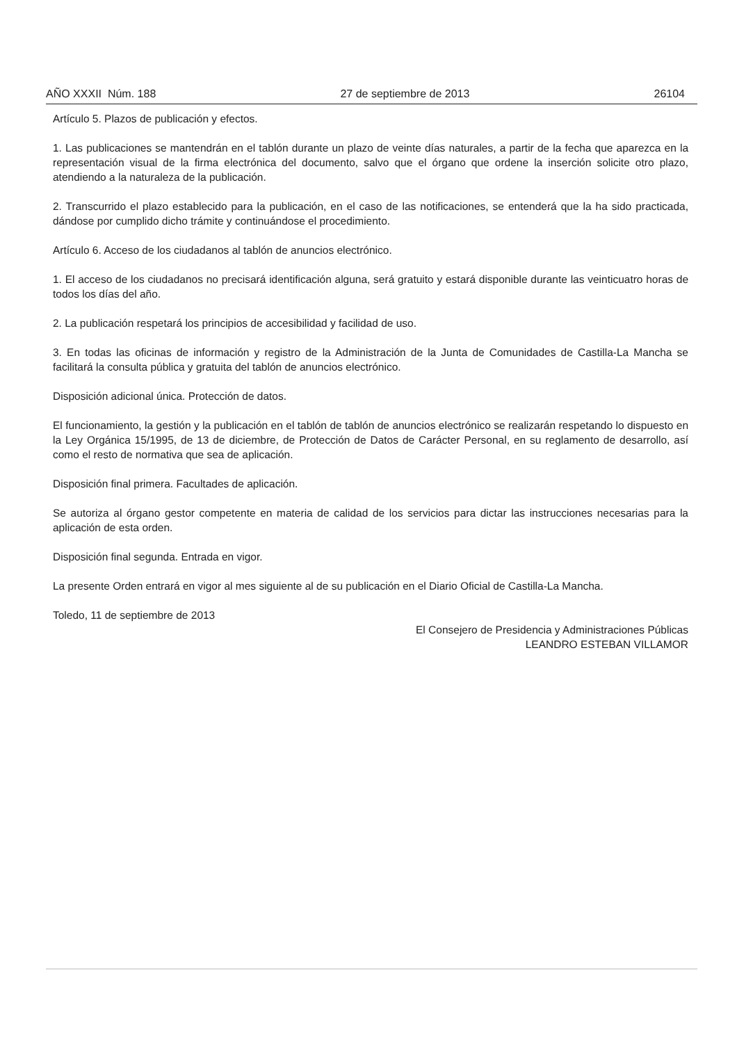AÑO XXXII Núm. 188 27 de septiembre de 2013 26104
Artículo 5. Plazos de publicación y efectos.
1. Las publicaciones se mantendrán en el tablón durante un plazo de veinte días naturales, a partir de la fecha que aparezca en la representación visual de la firma electrónica del documento, salvo que el órgano que ordene la inserción solicite otro plazo, atendiendo a la naturaleza de la publicación.
2. Transcurrido el plazo establecido para la publicación, en el caso de las notificaciones, se entenderá que la ha sido practicada, dándose por cumplido dicho trámite y continuándose el procedimiento.
Artículo 6. Acceso de los ciudadanos al tablón de anuncios electrónico.
1. El acceso de los ciudadanos no precisará identificación alguna, será gratuito y estará disponible durante las veinticuatro horas de todos los días del año.
2. La publicación respetará los principios de accesibilidad y facilidad de uso.
3. En todas las oficinas de información y registro de la Administración de la Junta de Comunidades de Castilla-La Mancha se facilitará la consulta pública y gratuita del tablón de anuncios electrónico.
Disposición adicional única. Protección de datos.
El funcionamiento, la gestión y la publicación en el tablón de tablón de anuncios electrónico se realizarán respetando lo dispuesto en la Ley Orgánica 15/1995, de 13 de diciembre, de Protección de Datos de Carácter Personal, en su reglamento de desarrollo, así como el resto de normativa que sea de aplicación.
Disposición final primera. Facultades de aplicación.
Se autoriza al órgano gestor competente en materia de calidad de los servicios para dictar las instrucciones necesarias para la aplicación de esta orden.
Disposición final segunda. Entrada en vigor.
La presente Orden entrará en vigor al mes siguiente al de su publicación en el Diario Oficial de Castilla-La Mancha.
Toledo, 11 de septiembre de 2013
El Consejero de Presidencia y Administraciones Públicas
LEANDRO ESTEBAN VILLAMOR